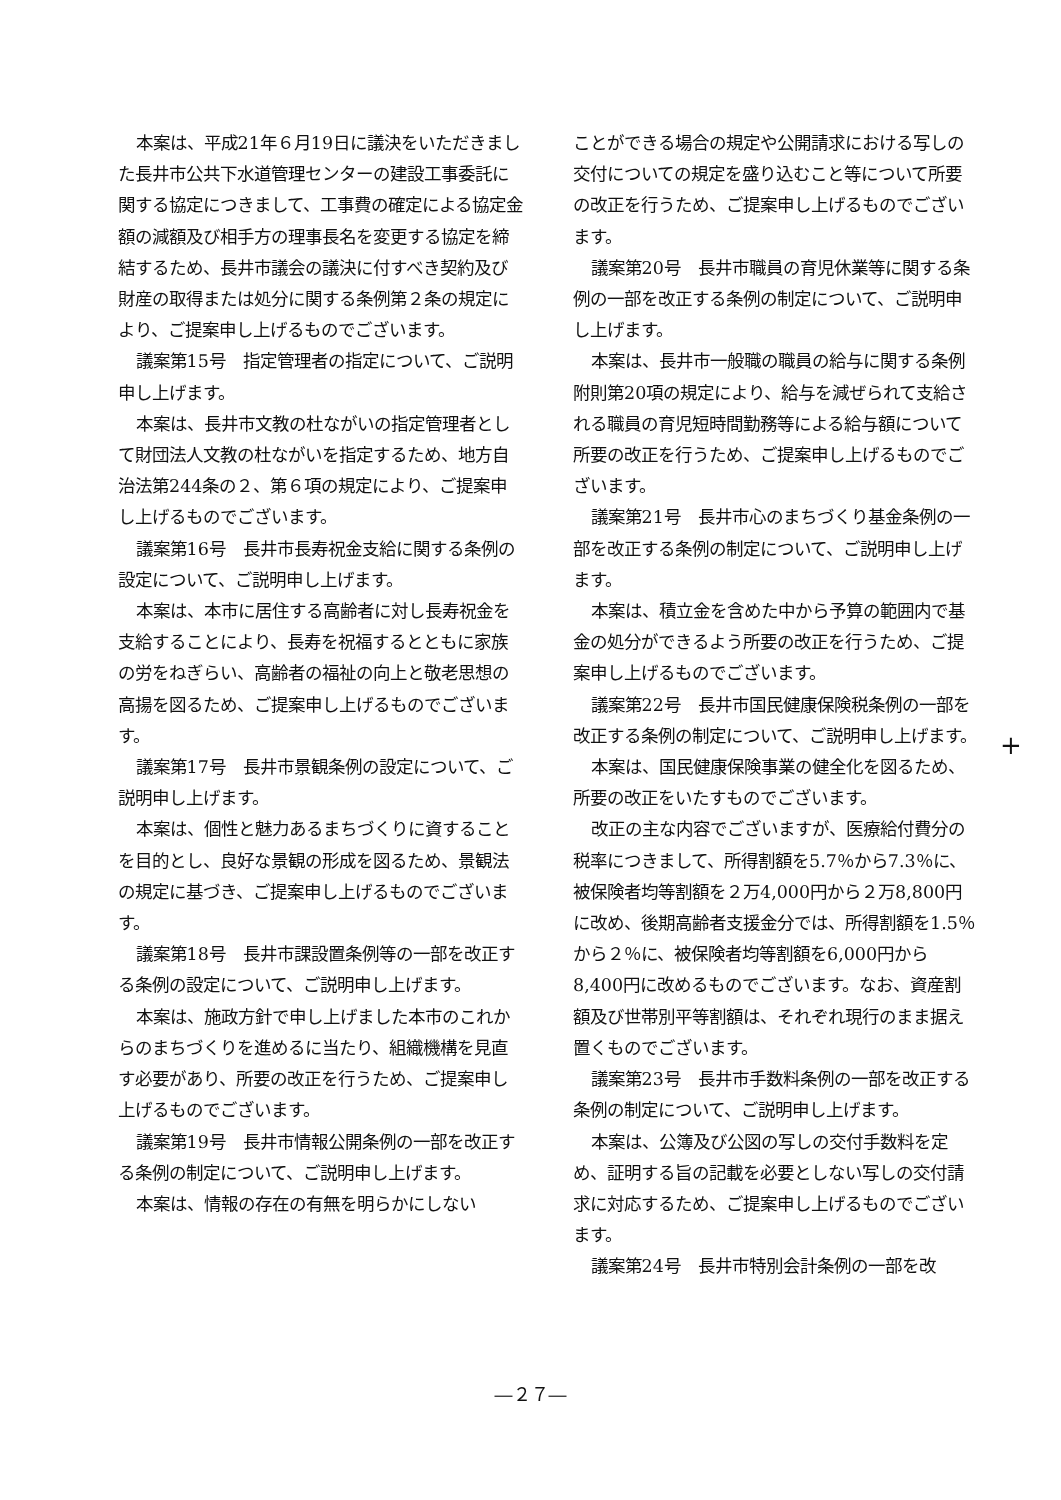本案は、平成21年６月19日に議決をいただきました長井市公共下水道管理センターの建設工事委託に関する協定につきまして、工事費の確定による協定金額の減額及び相手方の理事長名を変更する協定を締結するため、長井市議会の議決に付すべき契約及び財産の取得または処分に関する条例第２条の規定により、ご提案申し上げるものでございます。
議案第15号　指定管理者の指定について、ご説明申し上げます。
本案は、長井市文教の杜ながいの指定管理者として財団法人文教の杜ながいを指定するため、地方自治法第244条の２、第６項の規定により、ご提案申し上げるものでございます。
議案第16号　長井市長寿祝金支給に関する条例の設定について、ご説明申し上げます。
本案は、本市に居住する高齢者に対し長寿祝金を支給することにより、長寿を祝福するとともに家族の労をねぎらい、高齢者の福祉の向上と敬老思想の高揚を図るため、ご提案申し上げるものでございます。
議案第17号　長井市景観条例の設定について、ご説明申し上げます。
本案は、個性と魅力あるまちづくりに資することを目的とし、良好な景観の形成を図るため、景観法の規定に基づき、ご提案申し上げるものでございます。
議案第18号　長井市課設置条例等の一部を改正する条例の設定について、ご説明申し上げます。
本案は、施政方針で申し上げました本市のこれからのまちづくりを進めるに当たり、組織機構を見直す必要があり、所要の改正を行うため、ご提案申し上げるものでございます。
議案第19号　長井市情報公開条例の一部を改正する条例の制定について、ご説明申し上げます。
本案は、情報の存在の有無を明らかにしない
ことができる場合の規定や公開請求における写しの交付についての規定を盛り込むこと等について所要の改正を行うため、ご提案申し上げるものでございます。
議案第20号　長井市職員の育児休業等に関する条例の一部を改正する条例の制定について、ご説明申し上げます。
本案は、長井市一般職の職員の給与に関する条例附則第20項の規定により、給与を減ぜられて支給される職員の育児短時間勤務等による給与額について所要の改正を行うため、ご提案申し上げるものでございます。
議案第21号　長井市心のまちづくり基金条例の一部を改正する条例の制定について、ご説明申し上げます。
本案は、積立金を含めた中から予算の範囲内で基金の処分ができるよう所要の改正を行うため、ご提案申し上げるものでございます。
議案第22号　長井市国民健康保険税条例の一部を改正する条例の制定について、ご説明申し上げます。
本案は、国民健康保険事業の健全化を図るため、所要の改正をいたすものでございます。
改正の主な内容でございますが、医療給付費分の税率につきまして、所得割額を5.7％から7.3％に、被保険者均等割額を２万4,000円から２万8,800円に改め、後期高齢者支援金分では、所得割額を1.5％から２％に、被保険者均等割額を6,000円から8,400円に改めるものでございます。なお、資産割額及び世帯別平等割額は、それぞれ現行のまま据え置くものでございます。
議案第23号　長井市手数料条例の一部を改正する条例の制定について、ご説明申し上げます。
本案は、公簿及び公図の写しの交付手数料を定め、証明する旨の記載を必要としない写しの交付請求に対応するため、ご提案申し上げるものでございます。
議案第24号　長井市特別会計条例の一部を改
+
―２７―